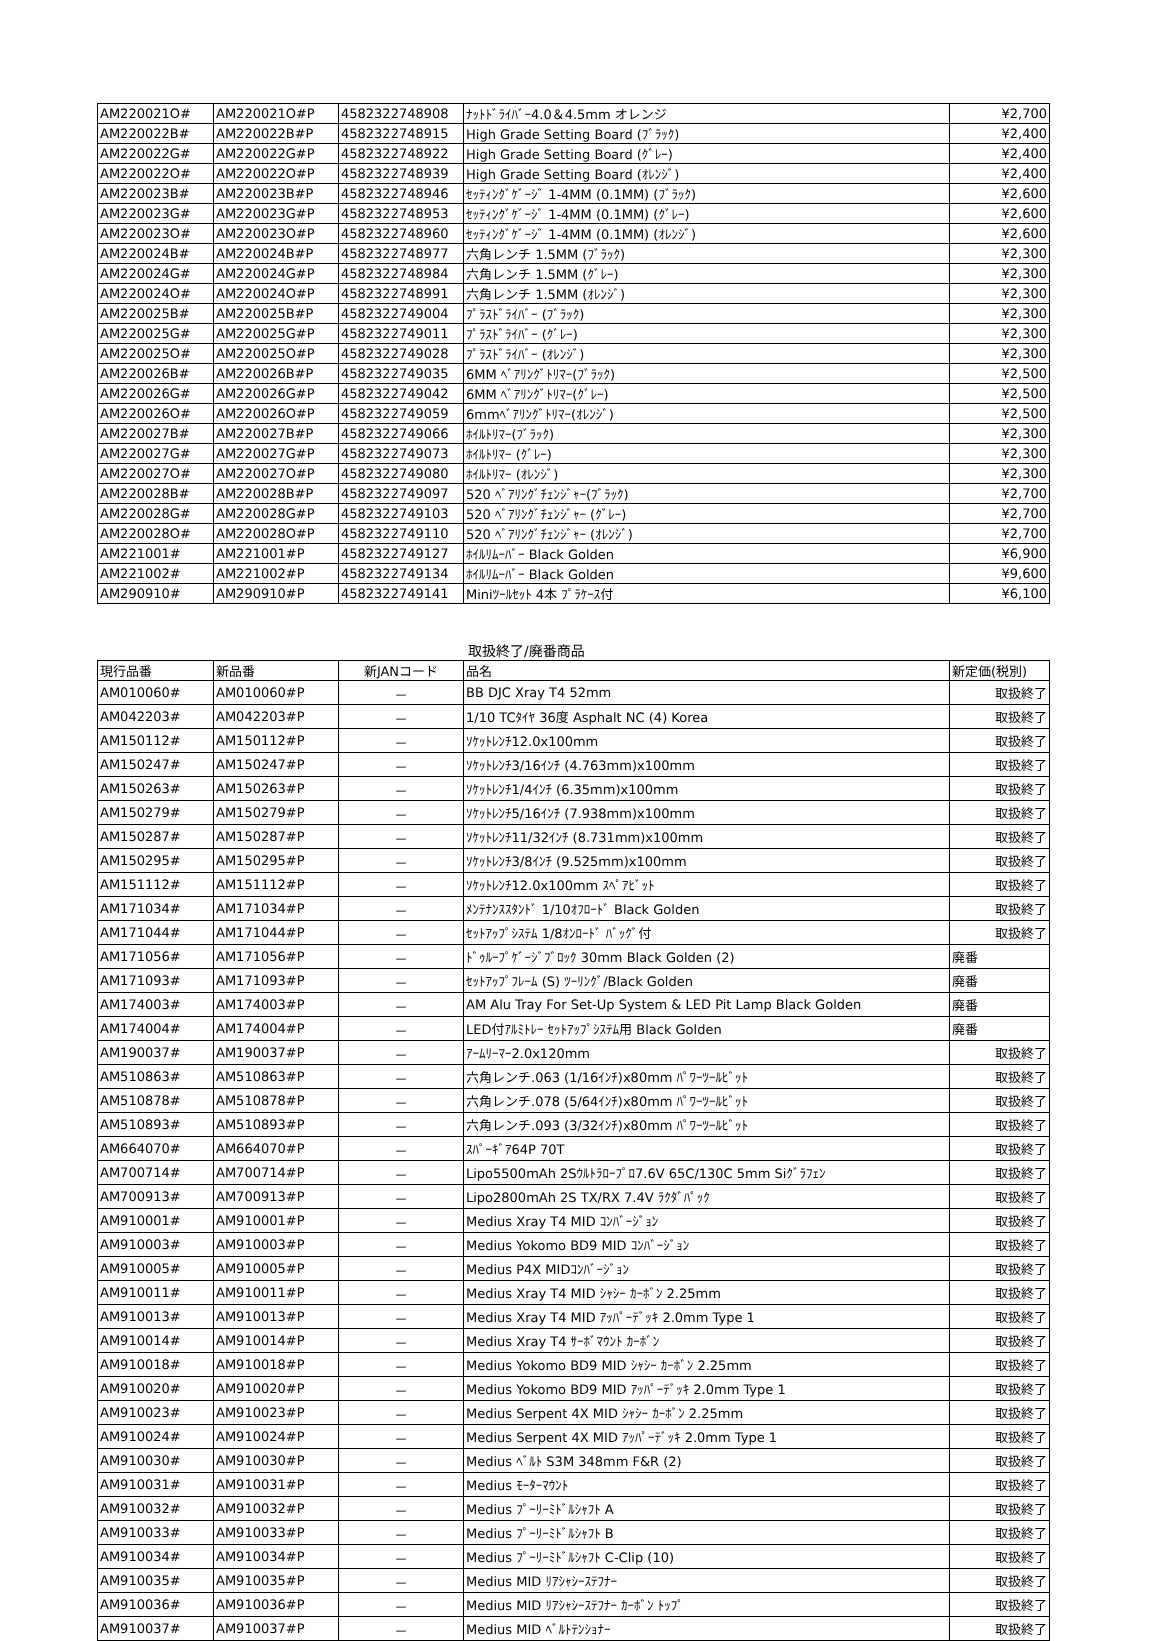| AM220021O# | AM220021O#P | 4582322748908 | ﾅｯﾄﾄﾞﾗｲﾊﾞｰ4.0＆4.5mm オレンジ | ¥2,700 |
| AM220022B# | AM220022B#P | 4582322748915 | High Grade Setting Board (ﾌﾞﾗｯｸ) | ¥2,400 |
| AM220022G# | AM220022G#P | 4582322748922 | High Grade Setting Board (ｸﾞﾚｰ) | ¥2,400 |
| AM220022O# | AM220022O#P | 4582322748939 | High Grade Setting Board (ｵﾚﾝｼﾞ) | ¥2,400 |
| AM220023B# | AM220023B#P | 4582322748946 | ｾｯﾃｨﾝｸﾞｹﾞｰｼﾞ 1-4MM (0.1MM) (ﾌﾞﾗｯｸ) | ¥2,600 |
| AM220023G# | AM220023G#P | 4582322748953 | ｾｯﾃｨﾝｸﾞｹﾞｰｼﾞ 1-4MM (0.1MM) (ｸﾞﾚｰ) | ¥2,600 |
| AM220023O# | AM220023O#P | 4582322748960 | ｾｯﾃｨﾝｸﾞｹﾞｰｼﾞ 1-4MM (0.1MM) (ｵﾚﾝｼﾞ) | ¥2,600 |
| AM220024B# | AM220024B#P | 4582322748977 | 六角レンチ 1.5MM (ﾌﾞﾗｯｸ) | ¥2,300 |
| AM220024G# | AM220024G#P | 4582322748984 | 六角レンチ 1.5MM (ｸﾞﾚｰ) | ¥2,300 |
| AM220024O# | AM220024O#P | 4582322748991 | 六角レンチ 1.5MM (ｵﾚﾝｼﾞ) | ¥2,300 |
| AM220025B# | AM220025B#P | 4582322749004 | ﾌﾟﾗｽﾄﾞﾗｲﾊﾞｰ (ﾌﾞﾗｯｸ) | ¥2,300 |
| AM220025G# | AM220025G#P | 4582322749011 | ﾌﾟﾗｽﾄﾞﾗｲﾊﾞｰ (ｸﾞﾚｰ) | ¥2,300 |
| AM220025O# | AM220025O#P | 4582322749028 | ﾌﾟﾗｽﾄﾞﾗｲﾊﾞｰ (ｵﾚﾝｼﾞ) | ¥2,300 |
| AM220026B# | AM220026B#P | 4582322749035 | 6MM ﾍﾞｱﾘﾝｸﾞﾄﾘﾏｰ(ﾌﾞﾗｯｸ) | ¥2,500 |
| AM220026G# | AM220026G#P | 4582322749042 | 6MM ﾍﾞｱﾘﾝｸﾞﾄﾘﾏｰ(ｸﾞﾚｰ) | ¥2,500 |
| AM220026O# | AM220026O#P | 4582322749059 | 6mmﾍﾞｱﾘﾝｸﾞﾄﾘﾏｰ(ｵﾚﾝｼﾞ) | ¥2,500 |
| AM220027B# | AM220027B#P | 4582322749066 | ﾎｲﾙﾄﾘﾏｰ(ﾌﾞﾗｯｸ) | ¥2,300 |
| AM220027G# | AM220027G#P | 4582322749073 | ﾎｲﾙﾄﾘﾏｰ (ｸﾞﾚｰ) | ¥2,300 |
| AM220027O# | AM220027O#P | 4582322749080 | ﾎｲﾙﾄﾘﾏｰ (ｵﾚﾝｼﾞ) | ¥2,300 |
| AM220028B# | AM220028B#P | 4582322749097 | 520 ﾍﾞｱﾘﾝｸﾞﾁｪﾝｼﾞｬｰ(ﾌﾞﾗｯｸ) | ¥2,700 |
| AM220028G# | AM220028G#P | 4582322749103 | 520 ﾍﾞｱﾘﾝｸﾞﾁｪﾝｼﾞｬｰ (ｸﾞﾚｰ) | ¥2,700 |
| AM220028O# | AM220028O#P | 4582322749110 | 520 ﾍﾞｱﾘﾝｸﾞﾁｪﾝｼﾞｬｰ (ｵﾚﾝｼﾞ) | ¥2,700 |
| AM221001# | AM221001#P | 4582322749127 | ﾎｲﾙﾘﾑｰﾊﾞｰ Black Golden | ¥6,900 |
| AM221002# | AM221002#P | 4582322749134 | ﾎｲﾙﾘﾑｰﾊﾞｰ Black Golden | ¥9,600 |
| AM290910# | AM290910#P | 4582322749141 | Miniﾂｰﾙｾｯﾄ 4本 ﾌﾟﾗｹｰｽ付 | ¥6,100 |
取扱終了/廃番商品
| 現行品番 | 新品番 | 新JANコード | 品名 | 新定価(税別) |
| --- | --- | --- | --- | --- |
| AM010060# | AM010060#P | － | BB DJC Xray T4 52mm | 取扱終了 |
| AM042203# | AM042203#P | － | 1/10 TCﾀｲﾔ 36度 Asphalt NC (4) Korea | 取扱終了 |
| AM150112# | AM150112#P | － | ｿｹｯﾄﾚﾝﾁ12.0x100mm | 取扱終了 |
| AM150247# | AM150247#P | － | ｿｹｯﾄﾚﾝﾁ3/16ｲﾝﾁ (4.763mm)x100mm | 取扱終了 |
| AM150263# | AM150263#P | － | ｿｹｯﾄﾚﾝﾁ1/4ｲﾝﾁ (6.35mm)x100mm | 取扱終了 |
| AM150279# | AM150279#P | － | ｿｹｯﾄﾚﾝﾁ5/16ｲﾝﾁ (7.938mm)x100mm | 取扱終了 |
| AM150287# | AM150287#P | － | ｿｹｯﾄﾚﾝﾁ11/32ｲﾝﾁ (8.731mm)x100mm | 取扱終了 |
| AM150295# | AM150295#P | － | ｿｹｯﾄﾚﾝﾁ3/8ｲﾝﾁ (9.525mm)x100mm | 取扱終了 |
| AM151112# | AM151112#P | － | ｿｹｯﾄﾚﾝﾁ12.0x100mm ｽﾍﾟｱﾋﾞｯﾄ | 取扱終了 |
| AM171034# | AM171034#P | － | ﾒﾝﾃﾅﾝｽｽﾀﾝﾄﾞ 1/10ｵﾌﾛｰﾄﾞ Black Golden | 取扱終了 |
| AM171044# | AM171044#P | － | ｾｯﾄｱｯﾌﾟｼｽﾃﾑ 1/8ｵﾝﾛｰﾄﾞ ﾊﾞｯｸﾞ付 | 取扱終了 |
| AM171056# | AM171056#P | － | ﾄﾞｩﾙｰﾌﾟｹﾞｰｼﾞﾌﾞﾛｯｸ 30mm Black Golden (2) | 廃番 |
| AM171093# | AM171093#P | － | ｾｯﾄｱｯﾌﾟﾌﾚｰﾑ (S) ﾂｰﾘﾝｸﾞ/Black Golden | 廃番 |
| AM174003# | AM174003#P | － | AM Alu Tray For Set-Up System & LED Pit Lamp Black Golden | 廃番 |
| AM174004# | AM174004#P | － | LED付ｱﾙﾐﾄﾚｰ ｾｯﾄｱｯﾌﾟｼｽﾃﾑ用 Black Golden | 廃番 |
| AM190037# | AM190037#P | － | ｱｰﾑﾘｰﾏｰ2.0x120mm | 取扱終了 |
| AM510863# | AM510863#P | － | 六角レンチ.063 (1/16ｲﾝﾁ)x80mm ﾊﾟﾜｰﾂｰﾙﾋﾞｯﾄ | 取扱終了 |
| AM510878# | AM510878#P | － | 六角レンチ.078 (5/64ｲﾝﾁ)x80mm ﾊﾟﾜｰﾂｰﾙﾋﾞｯﾄ | 取扱終了 |
| AM510893# | AM510893#P | － | 六角レンチ.093 (3/32ｲﾝﾁ)x80mm ﾊﾟﾜｰﾂｰﾙﾋﾞｯﾄ | 取扱終了 |
| AM664070# | AM664070#P | － | ｽﾊﾟｰｷﾞｱ64P 70T | 取扱終了 |
| AM700714# | AM700714#P | － | Lipo5500mAh 2Sｳﾙﾄﾗﾛｰﾌﾟﾛ7.6V 65C/130C 5mm Siｸﾞﾗﾌｪﾝ | 取扱終了 |
| AM700913# | AM700913#P | － | Lipo2800mAh 2S TX/RX 7.4V ﾗｸﾀﾞﾊﾟｯｸ | 取扱終了 |
| AM910001# | AM910001#P | － | Medius Xray T4 MID ｺﾝﾊﾞｰｼﾞｮﾝ | 取扱終了 |
| AM910003# | AM910003#P | － | Medius Yokomo BD9 MID ｺﾝﾊﾞｰｼﾞｮﾝ | 取扱終了 |
| AM910005# | AM910005#P | － | Medius P4X MIDｺﾝﾊﾞｰｼﾞｮﾝ | 取扱終了 |
| AM910011# | AM910011#P | － | Medius Xray T4 MID ｼｬｼｰ ｶｰﾎﾞﾝ 2.25mm | 取扱終了 |
| AM910013# | AM910013#P | － | Medius Xray T4 MID ｱｯﾊﾟｰﾃﾞｯｷ 2.0mm Type 1 | 取扱終了 |
| AM910014# | AM910014#P | － | Medius Xray T4 ｻｰﾎﾞﾏｳﾝﾄ ｶｰﾎﾞﾝ | 取扱終了 |
| AM910018# | AM910018#P | － | Medius Yokomo BD9 MID ｼｬｼｰ ｶｰﾎﾞﾝ 2.25mm | 取扱終了 |
| AM910020# | AM910020#P | － | Medius Yokomo BD9 MID ｱｯﾊﾟｰﾃﾞｯｷ 2.0mm Type 1 | 取扱終了 |
| AM910023# | AM910023#P | － | Medius Serpent 4X MID ｼｬｼｰ ｶｰﾎﾞﾝ 2.25mm | 取扱終了 |
| AM910024# | AM910024#P | － | Medius Serpent 4X MID ｱｯﾊﾟｰﾃﾞｯｷ 2.0mm Type 1 | 取扱終了 |
| AM910030# | AM910030#P | － | Medius ﾍﾞﾙﾄ S3M 348mm F&R (2) | 取扱終了 |
| AM910031# | AM910031#P | － | Medius ﾓｰﾀｰﾏｳﾝﾄ | 取扱終了 |
| AM910032# | AM910032#P | － | Medius ﾌﾟｰﾘｰﾐﾄﾞﾙｼｬﾌﾄ A | 取扱終了 |
| AM910033# | AM910033#P | － | Medius ﾌﾟｰﾘｰﾐﾄﾞﾙｼｬﾌﾄ B | 取扱終了 |
| AM910034# | AM910034#P | － | Medius ﾌﾟｰﾘｰﾐﾄﾞﾙｼｬﾌﾄ C-Clip (10) | 取扱終了 |
| AM910035# | AM910035#P | － | Medius MID ﾘｱｼｬｼｰｽﾃﾌﾅｰ | 取扱終了 |
| AM910036# | AM910036#P | － | Medius MID ﾘｱｼｬｼｰｽﾃﾌﾅｰ ｶｰﾎﾞﾝ ﾄｯﾌﾟ | 取扱終了 |
| AM910037# | AM910037#P | － | Medius MID ﾍﾞﾙﾄﾃﾝｼｮﾅｰ | 取扱終了 |